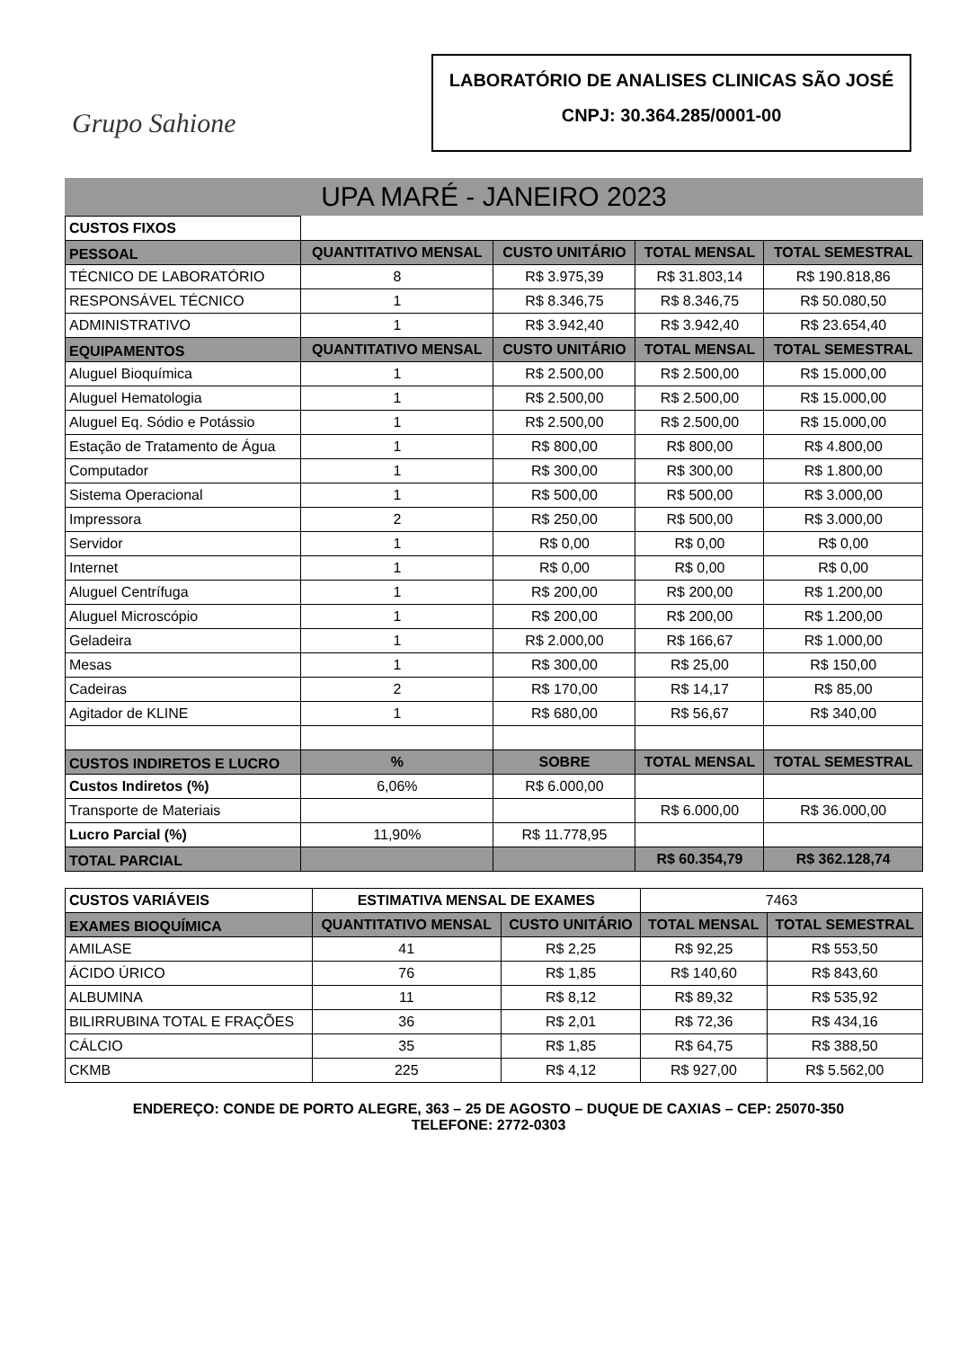Grupo Sahione
LABORATÓRIO DE ANALISES CLINICAS SÃO JOSÉ
CNPJ: 30.364.285/0001-00
UPA MARÉ - JANEIRO 2023
| CUSTOS FIXOS | | | | |
| PESSOAL | QUANTITATIVO MENSAL | CUSTO UNITÁRIO | TOTAL MENSAL | TOTAL SEMESTRAL |
| TÉCNICO DE LABORATÓRIO | 8 | R$ 3.975,39 | R$ 31.803,14 | R$ 190.818,86 |
| RESPONSÁVEL TÉCNICO | 1 | R$ 8.346,75 | R$ 8.346,75 | R$ 50.080,50 |
| ADMINISTRATIVO | 1 | R$ 3.942,40 | R$ 3.942,40 | R$ 23.654,40 |
| EQUIPAMENTOS | QUANTITATIVO MENSAL | CUSTO UNITÁRIO | TOTAL MENSAL | TOTAL SEMESTRAL |
| Aluguel Bioquímica | 1 | R$ 2.500,00 | R$ 2.500,00 | R$ 15.000,00 |
| Aluguel Hematologia | 1 | R$ 2.500,00 | R$ 2.500,00 | R$ 15.000,00 |
| Aluguel Eq. Sódio e Potássio | 1 | R$ 2.500,00 | R$ 2.500,00 | R$ 15.000,00 |
| Estação de Tratamento de Água | 1 | R$ 800,00 | R$ 800,00 | R$ 4.800,00 |
| Computador | 1 | R$ 300,00 | R$ 300,00 | R$ 1.800,00 |
| Sistema Operacional | 1 | R$ 500,00 | R$ 500,00 | R$ 3.000,00 |
| Impressora | 2 | R$ 250,00 | R$ 500,00 | R$ 3.000,00 |
| Servidor | 1 | R$ 0,00 | R$ 0,00 | R$ 0,00 |
| Internet | 1 | R$ 0,00 | R$ 0,00 | R$ 0,00 |
| Aluguel Centrífuga | 1 | R$ 200,00 | R$ 200,00 | R$ 1.200,00 |
| Aluguel Microscópio | 1 | R$ 200,00 | R$ 200,00 | R$ 1.200,00 |
| Geladeira | 1 | R$ 2.000,00 | R$ 166,67 | R$ 1.000,00 |
| Mesas | 1 | R$ 300,00 | R$ 25,00 | R$ 150,00 |
| Cadeiras | 2 | R$ 170,00 | R$ 14,17 | R$ 85,00 |
| Agitador de KLINE | 1 | R$ 680,00 | R$ 56,67 | R$ 340,00 |
| CUSTOS INDIRETOS E LUCRO | % | SOBRE | TOTAL MENSAL | TOTAL SEMESTRAL |
| Custos Indiretos (%) | 6,06% | R$ 6.000,00 | | |
| Transporte de Materiais | | | R$ 6.000,00 | R$ 36.000,00 |
| Lucro Parcial (%) | 11,90% | R$ 11.778,95 | | |
| TOTAL PARCIAL | | | R$ 60.354,79 | R$ 362.128,74 |
| CUSTOS VARIÁVEIS | ESTIMATIVA MENSAL DE EXAMES | | 7463 | |
| EXAMES BIOQUÍMICA | QUANTITATIVO MENSAL | CUSTO UNITÁRIO | TOTAL MENSAL | TOTAL SEMESTRAL |
| AMILASE | 41 | R$ 2,25 | R$ 92,25 | R$ 553,50 |
| ÁCIDO ÚRICO | 76 | R$ 1,85 | R$ 140,60 | R$ 843,60 |
| ALBUMINA | 11 | R$ 8,12 | R$ 89,32 | R$ 535,92 |
| BILIRRUBINA TOTAL E FRAÇÕES | 36 | R$ 2,01 | R$ 72,36 | R$ 434,16 |
| CÁLCIO | 35 | R$ 1,85 | R$ 64,75 | R$ 388,50 |
| CKMB | 225 | R$ 4,12 | R$ 927,00 | R$ 5.562,00 |
ENDEREÇO: CONDE DE PORTO ALEGRE, 363 – 25 DE AGOSTO – DUQUE DE CAXIAS – CEP: 25070-350
TELEFONE: 2772-0303